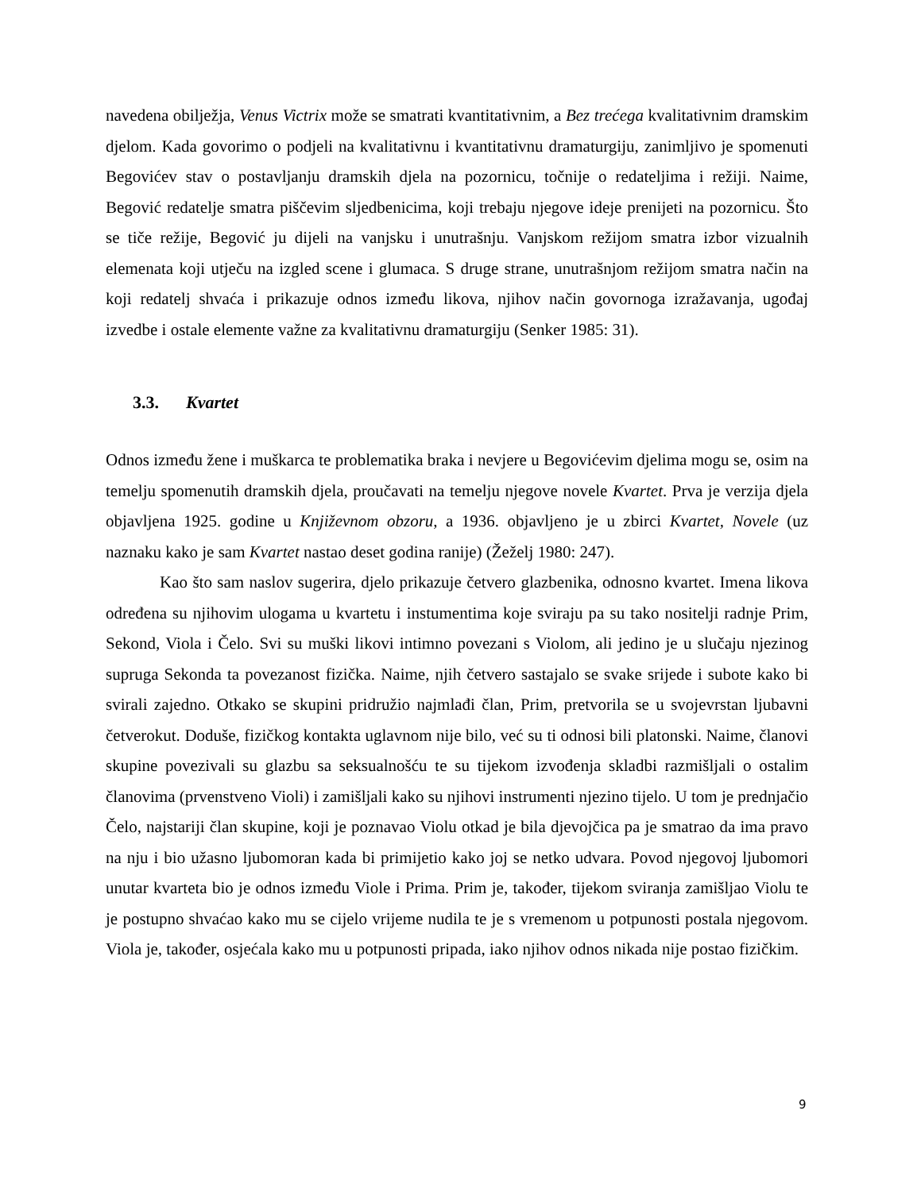navedena obilježja, Venus Victrix može se smatrati kvantitativnim, a Bez trećega kvalitativnim dramskim djelom. Kada govorimo o podjeli na kvalitativnu i kvantitativnu dramaturgiju, zanimljivo je spomenuti Begovićev stav o postavljanju dramskih djela na pozornicu, točnije o redateljima i režiji. Naime, Begović redatelje smatra piščevim sljedbenicima, koji trebaju njegove ideje prenijeti na pozornicu. Što se tiče režije, Begović ju dijeli na vanjsku i unutrašnju. Vanjskom režijom smatra izbor vizualnih elemenata koji utječu na izgled scene i glumaca. S druge strane, unutrašnjom režijom smatra način na koji redatelj shvaća i prikazuje odnos između likova, njihov način govornoga izražavanja, ugođaj izvedbe i ostale elemente važne za kvalitativnu dramaturgiju (Senker 1985: 31).
3.3. Kvartet
Odnos između žene i muškarca te problematika braka i nevjere u Begovićevim djelima mogu se, osim na temelju spomenutih dramskih djela, proučavati na temelju njegove novele Kvartet. Prva je verzija djela objavljena 1925. godine u Književnom obzoru, a 1936. objavljeno je u zbirci Kvartet, Novele (uz naznaku kako je sam Kvartet nastao deset godina ranije) (Žeželj 1980: 247).
Kao što sam naslov sugerira, djelo prikazuje četvero glazbenika, odnosno kvartet. Imena likova određena su njihovim ulogama u kvartetu i instumentima koje sviraju pa su tako nositelji radnje Prim, Sekond, Viola i Čelo. Svi su muški likovi intimno povezani s Violom, ali jedino je u slučaju njezinog supruga Sekonda ta povezanost fizička. Naime, njih četvero sastajalo se svake srijede i subote kako bi svirali zajedno. Otkako se skupini pridružio najmlađi član, Prim, pretvorila se u svojevrstan ljubavni četverokut. Doduše, fizičkog kontakta uglavnom nije bilo, već su ti odnosi bili platonski. Naime, članovi skupine povezivali su glazbu sa seksualnošću te su tijekom izvođenja skladbi razmišljali o ostalim članovima (prvenstveno Violi) i zamišljali kako su njihovi instrumenti njezino tijelo. U tom je prednjačio Čelo, najstariji član skupine, koji je poznavao Violu otkad je bila djevojčica pa je smatrao da ima pravo na nju i bio užasno ljubomoran kada bi primijetio kako joj se netko udvara. Povod njegovoj ljubomori unutar kvarteta bio je odnos između Viole i Prima. Prim je, također, tijekom sviranja zamišljao Violu te je postupno shvaćao kako mu se cijelo vrijeme nudila te je s vremenom u potpunosti postala njegovom. Viola je, također, osjećala kako mu u potpunosti pripada, iako njihov odnos nikada nije postao fizičkim.
9